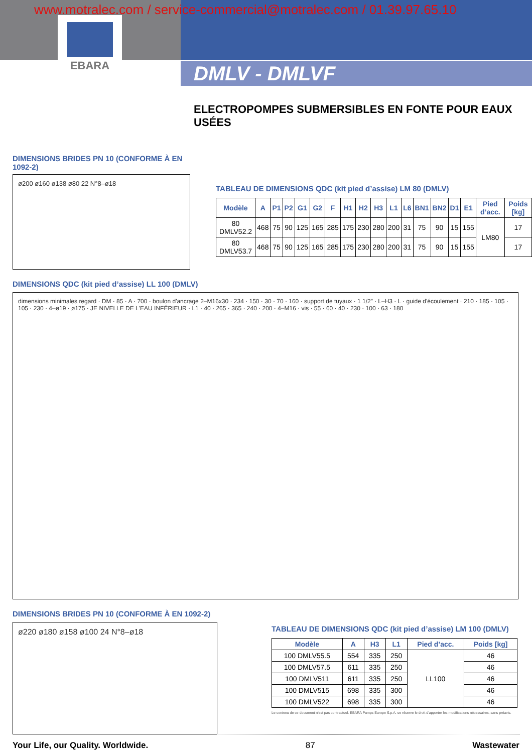www.motralec.com / service-commercial@motralec.com / 01.39.97.65.10
EBARA
DMLV - DMLVF
ELECTROPOMPES SUBMERSIBLES EN FONTE POUR EAUX USÉES
DIMENSIONS BRIDES PN 10 (CONFORME À EN 1092-2)
ø200 ø160 ø138 ø80 22 N°8–ø18
TABLEAU DE DIMENSIONS QDC (kit pied d’assise) LM 80 (DMLV)
| Modèle | A | P1 | P2 | G1 | G2 | F | H1 | H2 | H3 | L1 | L6 | BN1 | BN2 | D1 | E1 | Pied d’acc. | Poids [kg] |
| --- | --- | --- | --- | --- | --- | --- | --- | --- | --- | --- | --- | --- | --- | --- | --- | --- | --- |
| 80 DMLV52.2 | 468 | 75 | 90 | 125 | 165 | 285 | 175 | 230 | 280 | 200 | 31 | 75 | 90 | 15 | 155 | LM80 | 17 |
| 80 DMLV53.7 | 468 | 75 | 90 | 125 | 165 | 285 | 175 | 230 | 280 | 200 | 31 | 75 | 90 | 15 | 155 | | 17 |
DIMENSIONS QDC (kit pied d’assise) LL 100 (DMLV)
dimensions minimales regard · DM · 85 · A · 700 · boulon d'ancrage 2–M16x30 · 234 · 150 · 30 · 70 · 160 · support de tuyaux · 1 1/2” · L–H3 · L · guide d'écoulement · 210 · 185 · 105 · 105 · 230 · 4–ø19 · ø175 · JE NIVELLE DE L'EAU INFÉRIEUR · L1 · 40 · 265 · 365 · 240 · 200 · 4–M16 · vis · 55 · 60 · 40 · 230 · 100 · 63 · 180
DIMENSIONS BRIDES PN 10 (CONFORME À EN 1092-2)
ø220 ø180 ø158 ø100 24 N°8–ø18
TABLEAU DE DIMENSIONS QDC (kit pied d’assise) LM 100 (DMLV)
| Modèle | A | H3 | L1 | Pied d’acc. | Poids [kg] |
| --- | --- | --- | --- | --- | --- |
| 100 DMLV55.5 | 554 | 335 | 250 | LL100 | 46 |
| 100 DMLV57.5 | 611 | 335 | 250 | | 46 |
| 100 DMLV511 | 611 | 335 | 250 | | 46 |
| 100 DMLV515 | 698 | 335 | 300 | | 46 |
| 100 DMLV522 | 698 | 335 | 300 | | 46 |
Le contenu de ce document n'est pas contractuel. EBARA Pumps Europe S.p.A. se réserve le droit d'apporter les modifications nécessaires, sans préavis.
Your Life, our Quality. Worldwide. 87 Wastewater